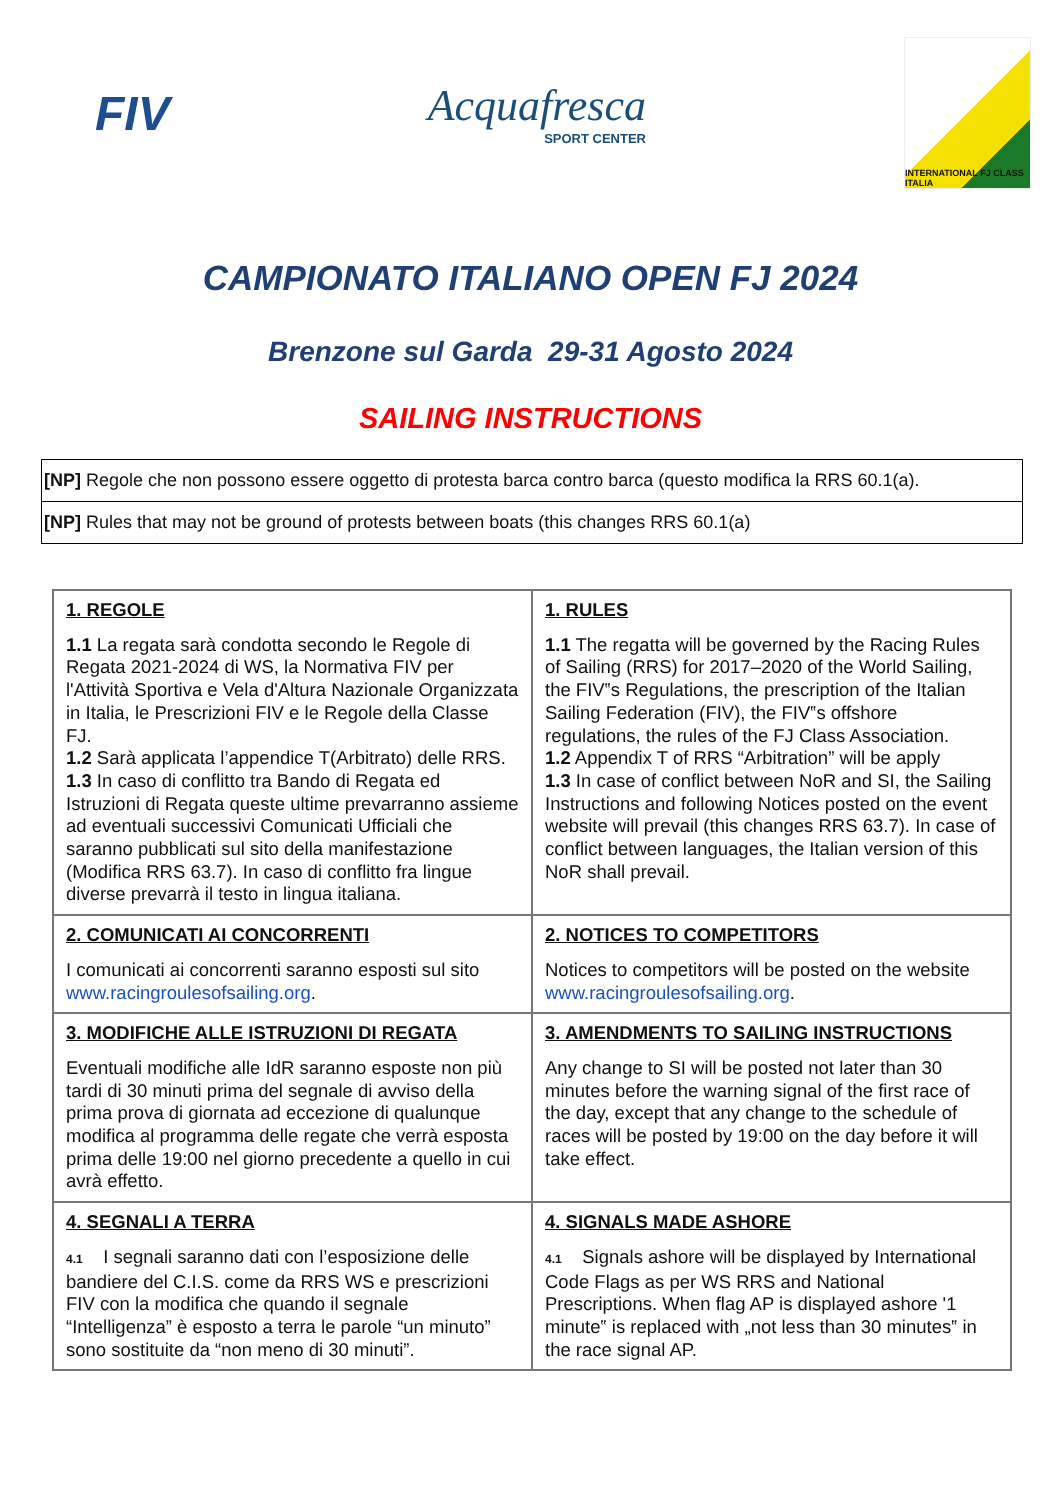FIV Acquafresca
SPORT CENTER
INTERNATIONAL FJ CLASS ITALIA
CAMPIONATO ITALIANO OPEN FJ 2024
Brenzone sul Garda 29-31 Agosto 2024
SAILING INSTRUCTIONS
| [NP] Regole che non possono essere oggetto di protesta barca contro barca (questo modifica la RRS 60.1(a). |
| [NP] Rules that may not be ground of protests between boats (this changes RRS 60.1(a) |
| 1. REGOLE 1.1 La regata sarà condotta secondo le Regole di Regata 2021-2024 di WS, la Normativa FIV per l'Attività Sportiva e Vela d'Altura Nazionale Organizzata in Italia, le Prescrizioni FIV e le Regole della Classe FJ. 1.2 Sarà applicata l’appendice T(Arbitrato) delle RRS. 1.3 In caso di conflitto tra Bando di Regata ed Istruzioni di Regata queste ultime prevarranno assieme ad eventuali successivi Comunicati Ufficiali che saranno pubblicati sul sito della manifestazione (Modifica RRS 63.7). In caso di conflitto fra lingue diverse prevarrà il testo in lingua italiana. | 1. RULES 1.1 The regatta will be governed by the Racing Rules of Sailing (RRS) for 2017–2020 of the World Sailing, the FIV‟s Regulations, the prescription of the Italian Sailing Federation (FIV), the FIV‟s offshore regulations, the rules of the FJ Class Association. 1.2 Appendix T of RRS “Arbitration” will be apply 1.3 In case of conflict between NoR and SI, the Sailing Instructions and following Notices posted on the event website will prevail (this changes RRS 63.7). In case of conflict between languages, the Italian version of this NoR shall prevail. |
| 2. COMUNICATI AI CONCORRENTI I comunicati ai concorrenti saranno esposti sul sito www.racingroulesofsailing.org . | 2. NOTICES TO COMPETITORS Notices to competitors will be posted on the website www.racingroulesofsailing.org . |
| 3. MODIFICHE ALLE ISTRUZIONI DI REGATA Eventuali modifiche alle IdR saranno esposte non più tardi di 30 minuti prima del segnale di avviso della prima prova di giornata ad eccezione di qualunque modifica al programma delle regate che verrà esposta prima delle 19:00 nel giorno precedente a quello in cui avrà effetto. | 3. AMENDMENTS TO SAILING INSTRUCTIONS Any change to SI will be posted not later than 30 minutes before the warning signal of the first race of the day, except that any change to the schedule of races will be posted by 19:00 on the day before it will take effect. |
| 4. SEGNALI A TERRA 4.1 I segnali saranno dati con l’esposizione delle bandiere del C.I.S. come da RRS WS e prescrizioni FIV con la modifica che quando il segnale “Intelligenza” è esposto a terra le parole “un minuto” sono sostituite da “non meno di 30 minuti”. | 4. SIGNALS MADE ASHORE 4.1 Signals ashore will be displayed by International Code Flags as per WS RRS and National Prescriptions. When flag AP is displayed ashore '1 minute‟ is replaced with „not less than 30 minutes‟ in the race signal AP. |